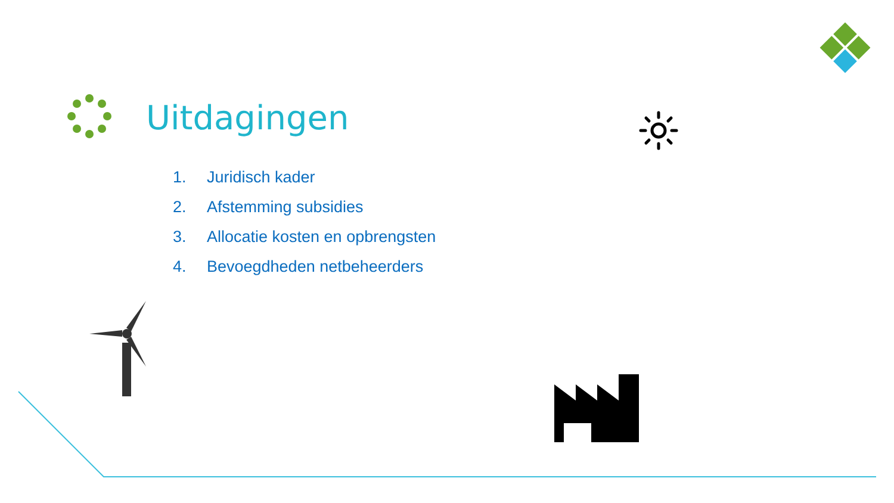Uitdagingen
1. Juridisch kader
2. Afstemming subsidies
3. Allocatie kosten en opbrengsten
4. Bevoegdheden netbeheerders